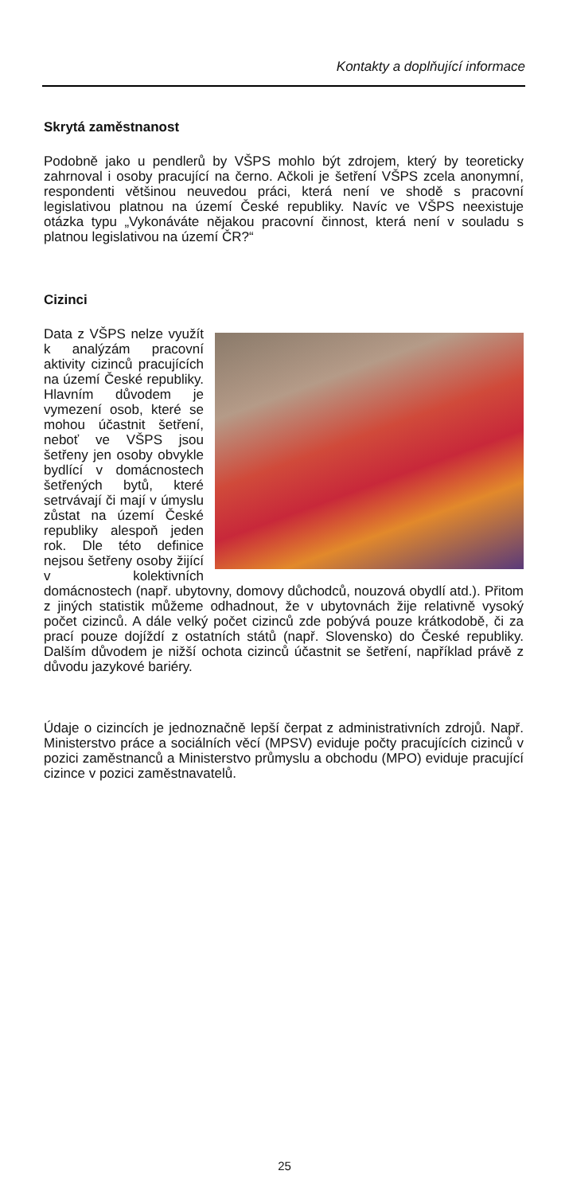Kontakty a doplňující informace
Skrytá zaměstnanost
Podobně jako u pendlerů by VŠPS mohlo být zdrojem, který by teoreticky zahrnoval i osoby pracující na černo. Ačkoli je šetření VŠPS zcela anonymní, respondenti většinou neuvedou práci, která není ve shodě s pracovní legislativou platnou na území České republiky. Navíc ve VŠPS neexistuje otázka typu „Vykonáváte nějakou pracovní činnost, která není v souladu s platnou legislativou na území ČR?“
Cizinci
Data z VŠPS nelze využít k analýzám pracovní aktivity cizinců pracujících na území České republiky. Hlavním důvodem je vymezení osob, které se mohou účastnit šetření, neboť ve VŠPS jsou šetřeny jen osoby obvykle bydlící v domácnostech šetřených bytů, které setrvávají či mají v úmyslu zůstat na území České republiky alespoň jeden rok. Dle této definice nejsou šetřeny osoby žijící v kolektivních domácnostech (např. ubytovny, domovy důchodců, nouzová obydlí atd.). Přitom z jiných statistik můžeme odhadnout, že v ubytovnách žije relativně vysoký počet cizinců. A dále velký počet cizinců zde pobývá pouze krátkodobě, či za prací pouze dojíždí z ostatních států (např. Slovensko) do České republiky. Dalším důvodem je nižší ochota cizinců účastnit se šetření, například právě z důvodu jazykové bariéry.
Údaje o cizincích je jednoznačně lepší čerpat z administrativních zdrojů. Např. Ministerstvo práce a sociálních věcí (MPSV) eviduje počty pracujících cizinců v pozici zaměstnanců a Ministerstvo průmyslu a obchodu (MPO) eviduje pracující cizince v pozici zaměstnavatelů.
25